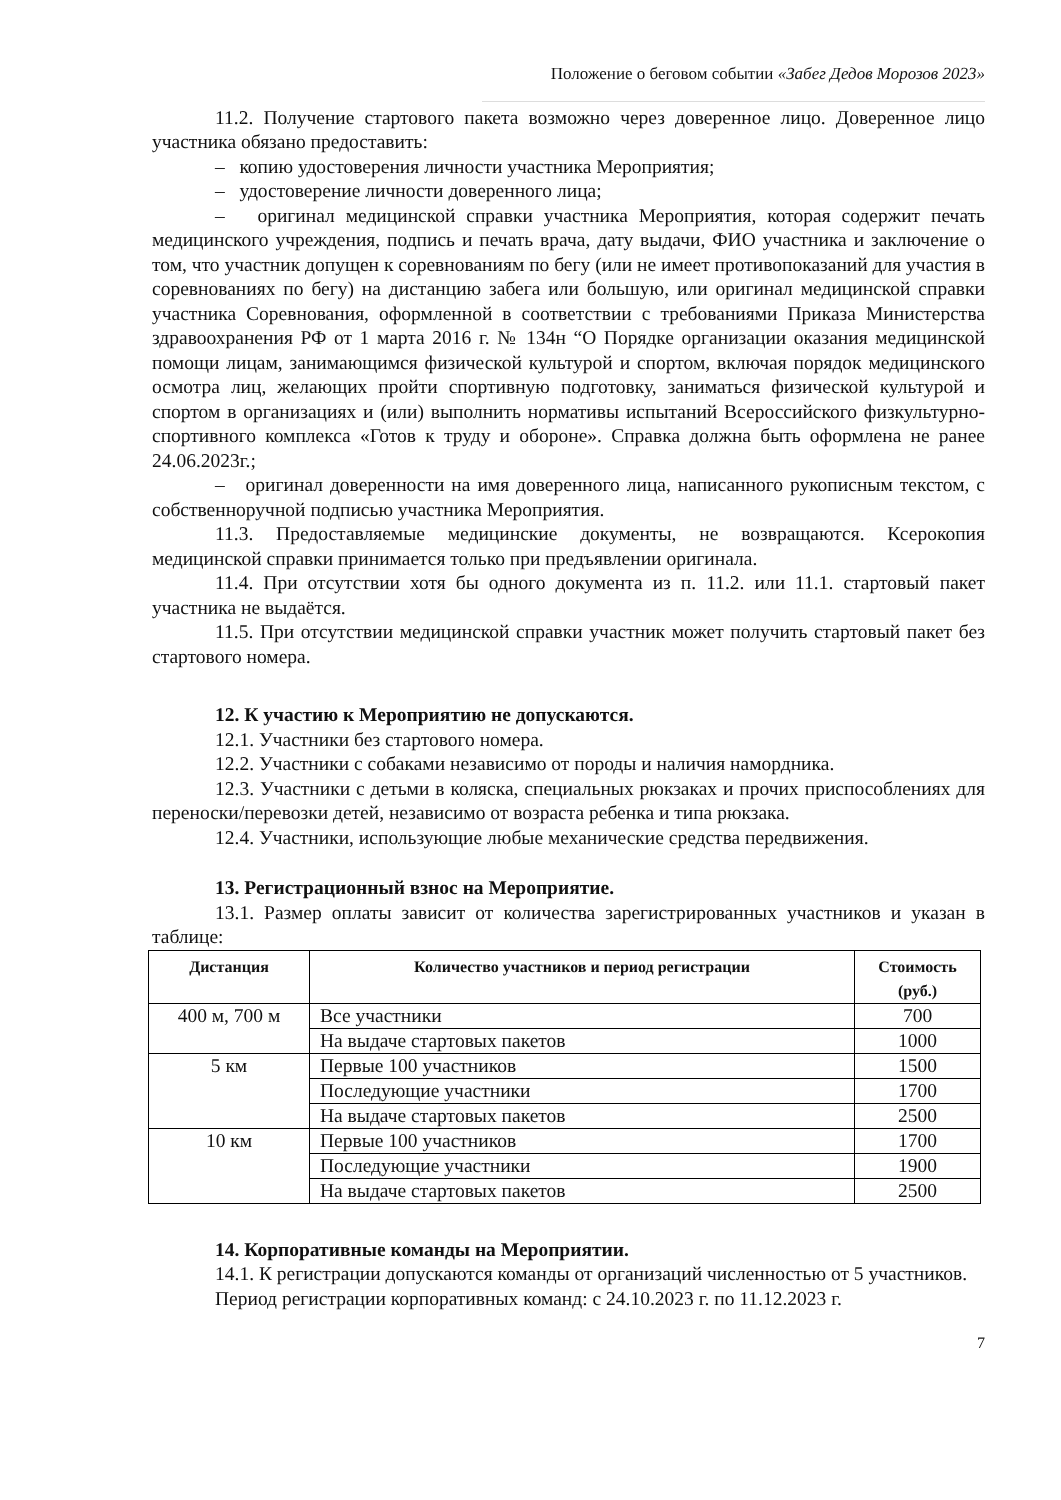Положение о беговом событии «Забег Дедов Морозов 2023»
11.2. Получение стартового пакета возможно через доверенное лицо. Доверенное лицо участника обязано предоставить:
– копию удостоверения личности участника Мероприятия;
– удостоверение личности доверенного лица;
– оригинал медицинской справки участника Мероприятия, которая содержит печать медицинского учреждения, подпись и печать врача, дату выдачи, ФИО участника и заключение о том, что участник допущен к соревнованиям по бегу (или не имеет противопоказаний для участия в соревнованиях по бегу) на дистанцию забега или большую, или оригинал медицинской справки участника Соревнования, оформленной в соответствии с требованиями Приказа Министерства здравоохранения РФ от 1 марта 2016 г. № 134н “О Порядке организации оказания медицинской помощи лицам, занимающимся физической культурой и спортом, включая порядок медицинского осмотра лиц, желающих пройти спортивную подготовку, заниматься физической культурой и спортом в организациях и (или) выполнить нормативы испытаний Всероссийского физкультурно-спортивного комплекса «Готов к труду и обороне». Справка должна быть оформлена не ранее 24.06.2023г.;
– оригинал доверенности на имя доверенного лица, написанного рукописным текстом, с собственноручной подписью участника Мероприятия.
11.3. Предоставляемые медицинские документы, не возвращаются. Ксерокопия медицинской справки принимается только при предъявлении оригинала.
11.4. При отсутствии хотя бы одного документа из п. 11.2. или 11.1. стартовый пакет участника не выдаётся.
11.5. При отсутствии медицинской справки участник может получить стартовый пакет без стартового номера.
12. К участию к Мероприятию не допускаются.
12.1. Участники без стартового номера.
12.2. Участники с собаками независимо от породы и наличия намордника.
12.3. Участники с детьми в коляска, специальных рюкзаках и прочих приспособлениях для переноски/перевозки детей, независимо от возраста ребенка и типа рюкзака.
12.4. Участники, использующие любые механические средства передвижения.
13. Регистрационный взнос на Мероприятие.
13.1. Размер оплаты зависит от количества зарегистрированных участников и указан в таблице:
| Дистанция | Количество участников и период регистрации | Стоимость (руб.) |
| --- | --- | --- |
| 400 м, 700 м | Все участники | 700 |
| | На выдаче стартовых пакетов | 1000 |
| 5 км | Первые 100 участников | 1500 |
| | Последующие участники | 1700 |
| | На выдаче стартовых пакетов | 2500 |
| 10 км | Первые 100 участников | 1700 |
| | Последующие участники | 1900 |
| | На выдаче стартовых пакетов | 2500 |
14. Корпоративные команды на Мероприятии.
14.1. К регистрации допускаются команды от организаций численностью от 5 участников.
Период регистрации корпоративных команд: с 24.10.2023 г. по 11.12.2023 г.
7